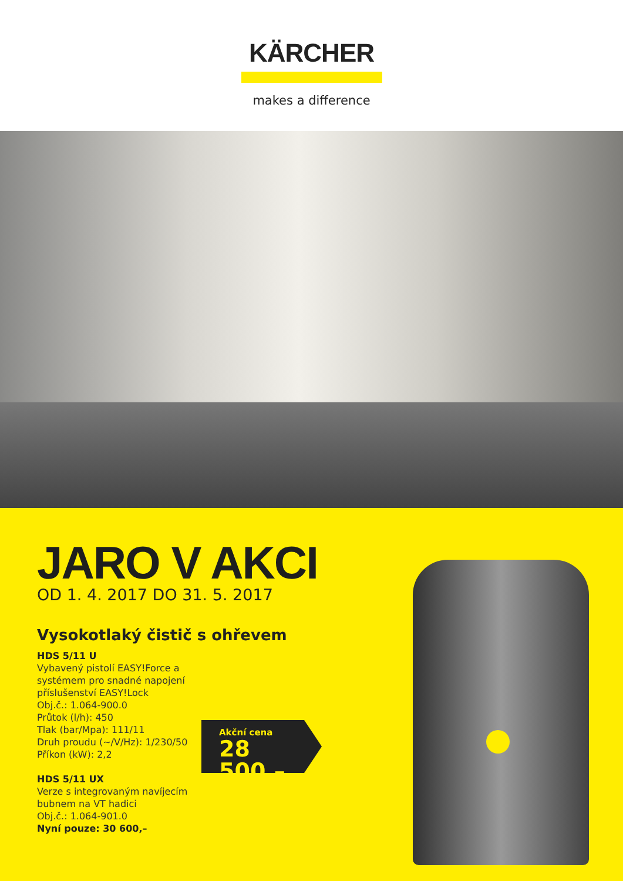KÄRCHER
makes a difference
JARO V AKCI
OD 1. 4. 2017 DO 31. 5. 2017
Vysokotlaký čistič s ohřevem
HDS 5/11 U
Vybavený pistolí EASY!Force a systémem pro snadné napojení příslušenství EASY!Lock
Obj.č.: 1.064-900.0
Průtok (l/h): 450
Tlak (bar/Mpa): 111/11
Druh proudu (~/V/Hz): 1/230/50
Příkon (kW): 2,2
HDS 5/11 UX
Verze s integrovaným navíjecím bubnem na VT hadici
Obj.č.: 1.064-901.0
Nyní pouze: 30 600,–
Akční cena
28 500,–